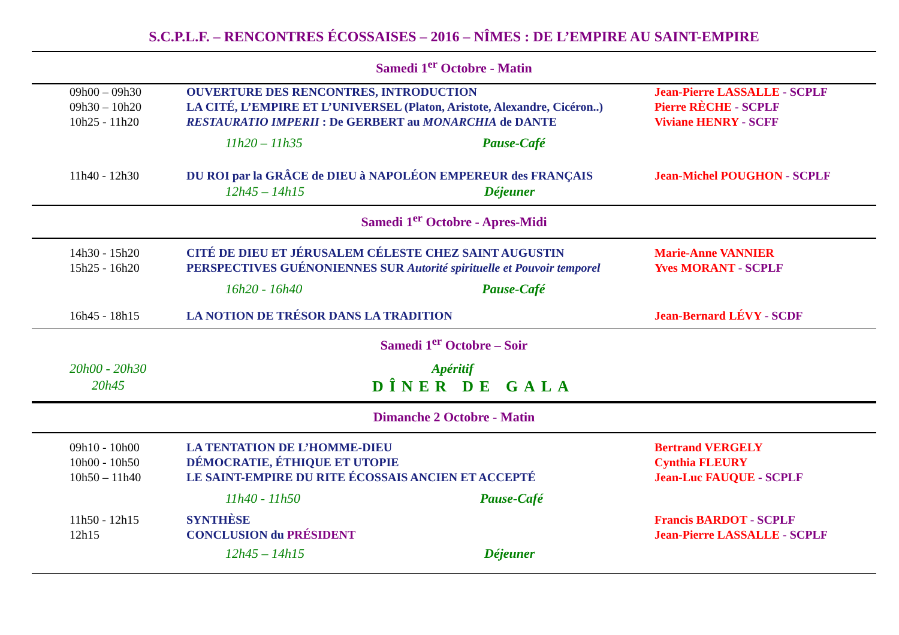S.C.P.L.F. – RENCONTRES ÉCOSSAISES – 2016 – NÎMES : DE L’EMPIRE AU SAINT-EMPIRE
Samedi 1<sup>er</sup> Octobre - Matin
| 09h00 – 09h30 | OUVERTURE DES RENCONTRES, INTRODUCTION | Jean-Pierre LASSALLE - SCPLF |
| 09h30 – 10h20 | LA CITÉ, L’EMPIRE ET L’UNIVERSEL (Platon, Aristote, Alexandre, Cicéron..) | Pierre RÈCHE - SCPLF |
| 10h25 - 11h20 | RESTAURATIO IMPERII : De GERBERT au MONARCHIA de DANTE | Viviane HENRY - SCFF |
| | 11h20 – 11h35 Pause-Café | |
| 11h40 - 12h30 | DU ROI par la GRÂCE de DIEU à NAPOLÉON EMPEREUR des FRANÇAIS | Jean-Michel POUGHON - SCPLF |
| | 12h45 – 14h15 Déjeuner | |
Samedi 1<sup>er</sup> Octobre - Apres-Midi
| 14h30 - 15h20 | CITÉ DE DIEU ET JÉRUSALEM CÉLESTE CHEZ SAINT AUGUSTIN | Marie-Anne VANNIER |
| 15h25 - 16h20 | PERSPECTIVES GUÉNONIENNES SUR Autorité spirituelle et Pouvoir temporel | Yves MORANT - SCPLF |
| | 16h20 - 16h40 Pause-Café | |
| 16h45 - 18h15 | LA NOTION DE TRÉSOR DANS LA TRADITION | Jean-Bernard LÉVY - SCDF |
Samedi 1<sup>er</sup> Octobre – Soir
| 20h00 - 20h30 | Apéritif |
| 20h45 | DÎNER DE GALA |
Dimanche 2 Octobre - Matin
| 09h10 - 10h00 | LA TENTATION DE L’HOMME-DIEU | Bertrand VERGELY |
| 10h00 - 10h50 | DÉMOCRATIE, ÉTHIQUE ET UTOPIE | Cynthia FLEURY |
| 10h50 – 11h40 | LE SAINT-EMPIRE DU RITE ÉCOSSAIS ANCIEN ET ACCEPTÉ | Jean-Luc FAUQUE - SCPLF |
| | 11h40 - 11h50 Pause-Café | |
| 11h50 - 12h15 | SYNTHÈSE | Francis BARDOT - SCPLF |
| 12h15 | CONCLUSION du PRÉSIDENT | Jean-Pierre LASSALLE - SCPLF |
| | 12h45 – 14h15 Déjeuner | |